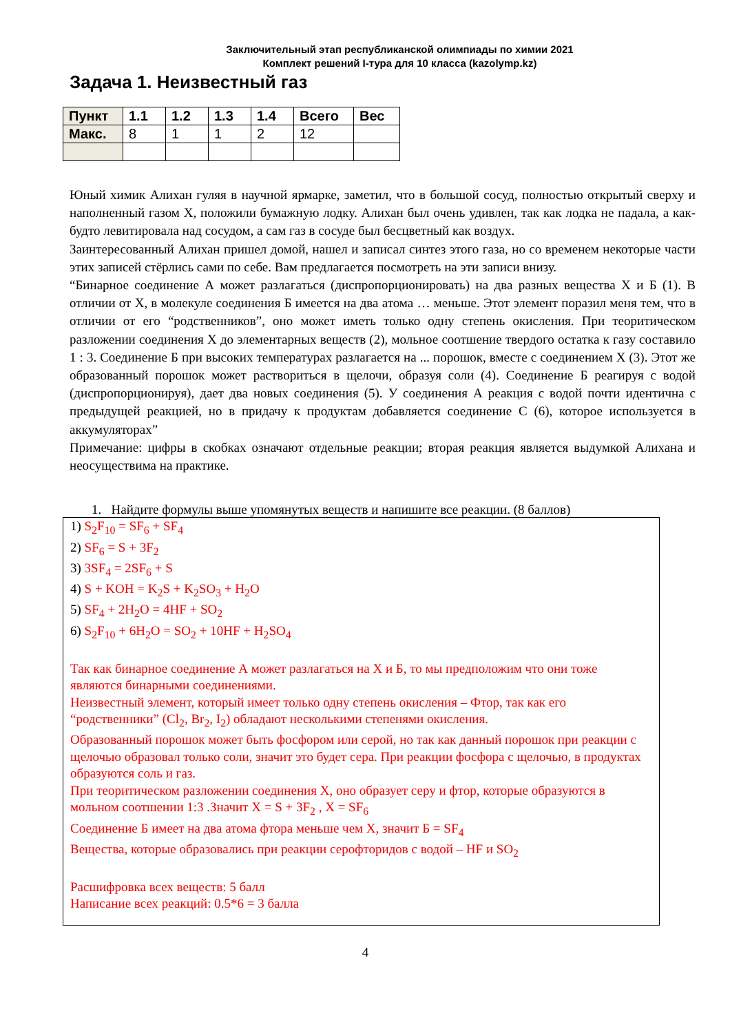Заключительный этап республиканской олимпиады по химии 2021
Комплект решений I-тура для 10 класса (kazolymp.kz)
Задача 1. Неизвестный газ
| Пункт | 1.1 | 1.2 | 1.3 | 1.4 | Всего | Вес |
| --- | --- | --- | --- | --- | --- | --- |
| Макс. | 8 | 1 | 1 | 2 | 12 | |
Юный химик Алихан гуляя в научной ярмарке, заметил, что в большой сосуд, полностью открытый сверху и наполненный газом X, положили бумажную лодку. Алихан был очень удивлен, так как лодка не падала, а как-будто левитировала над сосудом, а сам газ в сосуде был бесцветный как воздух.
Заинтересованный Алихан пришел домой, нашел и записал синтез этого газа, но со временем некоторые части этих записей стёрлись сами по себе. Вам предлагается посмотреть на эти записи внизу.
“Бинарное соединение А может разлагаться (диспропорционировать) на два разных вещества X и Б (1). В отличии от X, в молекуле соединения Б имеется на два атома … меньше. Этот элемент поразил меня тем, что в отличии от его “родственников”, оно может иметь только одну степень окисления. При теоритическом разложении соединения X до элементарных веществ (2), мольное соотшение твердого остатка к газу составило 1 : 3. Соединение Б при высоких температурах разлагается на ... порошок, вместе с соединением X (3). Этот же образованный порошок может раствориться в щелочи, образуя соли (4). Соединение Б реагируя с водой (диспропорционируя), дает два новых соединения (5). У соединения А реакция с водой почти идентична с предыдущей реакцией, но в придачу к продуктам добавляется соединение С (6), которое используется в аккумуляторах”
Примечание: цифры в скобках означают отдельные реакции; вторая реакция является выдумкой Алихана и неосуществима на практике.
1. Найдите формулы выше упомянутых веществ и напишите все реакции. (8 баллов)
1) S<sub>2</sub>F<sub>10</sub> = SF<sub>6</sub> + SF<sub>4</sub>
2) SF<sub>6</sub> = S + 3F<sub>2</sub>
3) 3SF<sub>4</sub> = 2SF<sub>6</sub> + S
4) S + KOH = K<sub>2</sub>S + K<sub>2</sub>SO<sub>3</sub> + H<sub>2</sub>O
5) SF<sub>4</sub> + 2H<sub>2</sub>O = 4HF + SO<sub>2</sub>
6) S<sub>2</sub>F<sub>10</sub> + 6H<sub>2</sub>O = SO<sub>2</sub> + 10HF + H<sub>2</sub>SO<sub>4</sub>
Так как бинарное соединение А может разлагаться на X и Б, то мы предположим что они тоже являются бинарными соединениями.
Неизвестный элемент, который имеет только одну степень окисления – Фтор, так как его “родственники” (Cl<sub>2</sub>, Br<sub>2</sub>, I<sub>2</sub>) обладают несколькими степенями окисления.
Образованный порошок может быть фосфором или серой, но так как данный порошок при реакции с щелочью образовал только соли, значит это будет сера. При реакции фосфора с щелочью, в продуктах образуются соль и газ.
При теоритическом разложении соединения X, оно образует серу и фтор, которые образуются в мольном соотшении 1:3 .Значит X = S + 3F<sub>2</sub> , X = SF<sub>6</sub>
Соединение Б имеет на два атома фтора меньше чем X, значит Б = SF<sub>4</sub>
Вещества, которые образовались при реакции серофторидов с водой – HF и SO<sub>2</sub>
Расшифровка всех веществ: 5 балл
Написание всех реакций: 0.5*6 = 3 балла
4